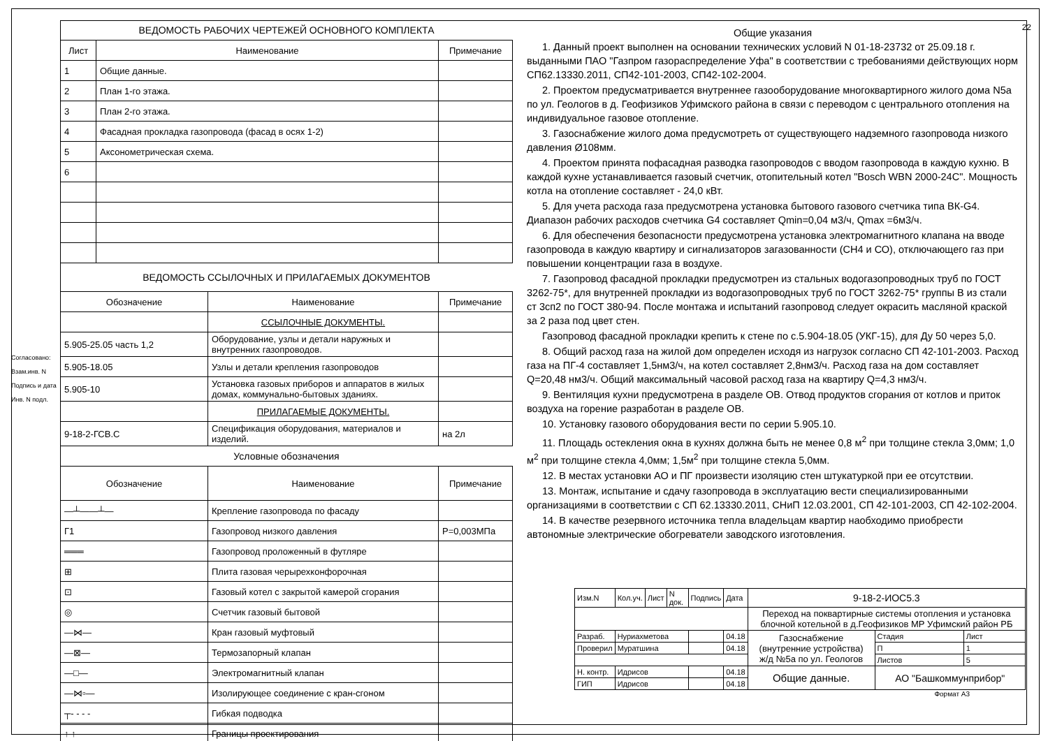22
ВЕДОМОСТЬ РАБОЧИХ ЧЕРТЕЖЕЙ ОСНОВНОГО КОМПЛЕКТА
| Лист | Наименование | Примечание |
| --- | --- | --- |
| 1 | Общие данные. | |
| 2 | План 1-го этажа. | |
| 3 | План 2-го этажа. | |
| 4 | Фасадная прокладка газопровода (фасад в осях 1-2) | |
| 5 | Аксонометрическая схема. | |
| 6 | | |
ВЕДОМОСТЬ ССЫЛОЧНЫХ И ПРИЛАГАЕМЫХ ДОКУМЕНТОВ
| Обозначение | Наименование | Примечание |
| --- | --- | --- |
| | ССЫЛОЧНЫЕ ДОКУМЕНТЫ. | |
| 5.905-25.05 часть 1,2 | Оборудование, узлы и детали наружных и внутренних газопроводов. | |
| 5.905-18.05 | Узлы и детали крепления газопроводов | |
| 5.905-10 | Установка газовых приборов и аппаратов в жилых домах, коммунально-бытовых зданиях. | |
| | ПРИЛАГАЕМЫЕ ДОКУМЕНТЫ. | |
| 9-18-2-ГСВ.С | Спецификация оборудования, материалов и изделий. | на 2л |
Условные обозначения
| Обозначение | Наименование | Примечание |
| --- | --- | --- |
| —┴——┴— | Крепление газопровода по фасаду | |
| Г1 | Газопровод низкого давления | Р=0,003МПа |
| ═══ | Газопровод проложенный в футляре | |
| ⊞ | Плита газовая черырехконфорочная | |
| ⊡ | Газовый котел с закрытой камерой сгорания | |
| ◎ | Счетчик газовый бытовой | |
| —⋈— | Кран газовый муфтовый | |
| —⊠— | Термозапорный клапан | |
| —□— | Электромагнитный клапан | |
| —⋈▫— | Изолирующее соединение с кран-сгоном | |
| ┬- - - - | Гибкая подводка | |
| ↑ ↑ | Границы проектирования | |
Общие указания
1. Данный проект выполнен на основании технических условий N 01-18-23732 от 25.09.18 г. выданными ПАО "Газпром газораспределение Уфа" в соответствии с требованиями действующих норм СП62.13330.2011, СП42-101-2003, СП42-102-2004.
2. Проектом предусматривается внутреннее газооборудование многоквартирного жилого дома N5а по ул. Геологов в д. Геофизиков Уфимского района в связи с переводом с центрального отопления на индивидуальное газовое отопление.
3. Газоснабжение жилого дома предусмотреть от существующего надземного газопровода низкого давления Ø108мм.
4. Проектом принята пофасадная разводка газопроводов с вводом газопровода в каждую кухню. В каждой кухне устанавливается газовый счетчик, отопительный котел "Bosch WBN 2000-24C". Мощность котла на отопление составляет - 24,0 кВт.
5. Для учета расхода газа предусмотрена установка бытового газового счетчика типа ВК-G4. Диапазон рабочих расходов счетчика G4 составляет Qmin=0,04 м3/ч, Qmax =6м3/ч.
6. Для обеспечения безопасности предусмотрена установка электромагнитного клапана на вводе газопровода в каждую квартиру и сигнализаторов загазованности (СН4 и СО), отключающего газ при повышении концентрации газа в воздухе.
7. Газопровод фасадной прокладки предусмотрен из стальных водогазопроводных труб по ГОСТ 3262-75*, для внутренней прокладки из водогазопроводных труб по ГОСТ 3262-75* группы В из стали ст 3сп2 по ГОСТ 380-94. После монтажа и испытаний газопровод следует окрасить масляной краской за 2 раза под цвет стен.
Газопровод фасадной прокладки крепить к стене по с.5.904-18.05 (УКГ-15), для Ду 50 через 5,0.
8. Общий расход газа на жилой дом определен исходя из нагрузок согласно СП 42-101-2003. Расход газа на ПГ-4 составляет 1,5нм3/ч, на котел составляет 2,8нм3/ч. Расход газа на дом составляет Q=20,48 нм3/ч. Общий максимальный часовой расход газа на квартиру Q=4,3 нм3/ч.
9. Вентиляция кухни предусмотрена в разделе ОВ. Отвод продуктов сгорания от котлов и приток воздуха на горение разработан в разделе ОВ.
10. Установку газового оборудования вести по серии 5.905.10.
11. Площадь остекления окна в кухнях должна быть не менее 0,8 м<sup>2</sup> при толщине стекла 3,0мм; 1,0 м<sup>2</sup> при толщине стекла 4,0мм; 1,5м<sup>2</sup> при толщине стекла 5,0мм.
12. В местах установки АО и ПГ произвести изоляцию стен штукатуркой при ее отсутствии.
13. Монтаж, испытание и сдачу газопровода в эксплуатацию вести специализированными организациями в соответствии с СП 62.13330.2011, СНиП 12.03.2001, СП 42-101-2003, СП 42-102-2004.
14. В качестве резервного источника тепла владельцам квартир наобходимо приобрести автономные электрические обогреватели заводского изготовления.
| Изм.N | Кол.уч. | Лист | N док. | Подпись | Дата | 9-18-2-ИОС5.3 | | |
| | | | | | | Переход на поквартирные системы отопления и установка блочной котельной в д.Геофизиков МР Уфимский район РБ | | |
| Разраб. | Нуриахметова | | | | 04.18 | Газоснабжение (внутренние устройства) ж/д №5а по ул. Геологов | Стадия | Лист |
| Проверил | Муратшина | | | | 04.18 | | П | 1 |
| | | | | | | | Листов | 5 |
| Н. контр. | Идрисов | | | | 04.18 | Общие данные. | АО "Башкоммунприбор" | |
| ГИП | Идрисов | | | | 04.18 | | | |
Формат А3
Согласовано:
Взам.инв. N
Подпись и дата
Инв. N подл.